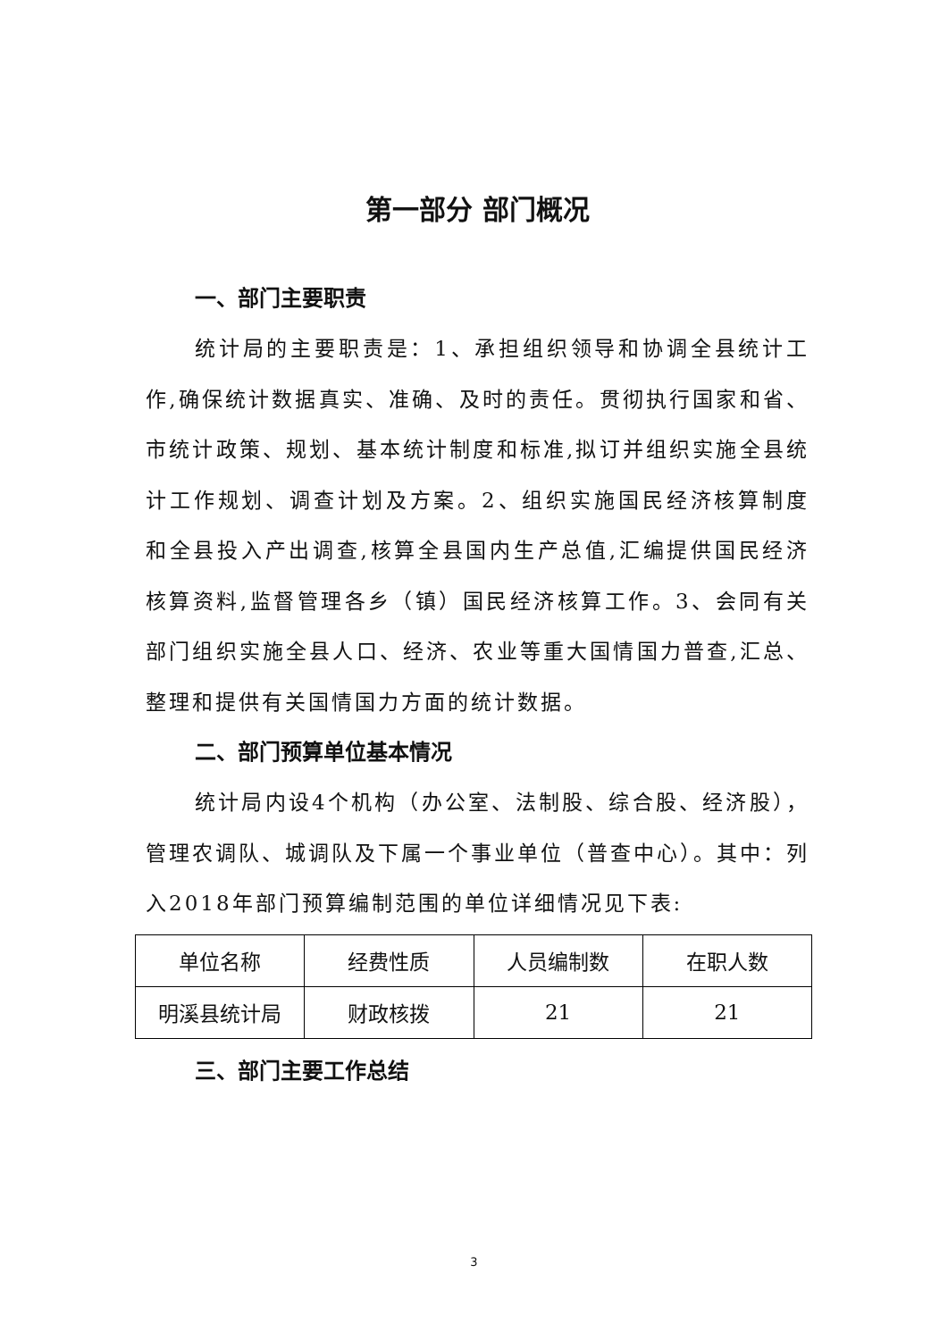第一部分 部门概况
一、部门主要职责
统计局的主要职责是：1、承担组织领导和协调全县统计工作,确保统计数据真实、准确、及时的责任。贯彻执行国家和省、市统计政策、规划、基本统计制度和标准,拟订并组织实施全县统计工作规划、调查计划及方案。2、组织实施国民经济核算制度和全县投入产出调查,核算全县国内生产总值,汇编提供国民经济核算资料,监督管理各乡（镇）国民经济核算工作。3、会同有关部门组织实施全县人口、经济、农业等重大国情国力普查,汇总、整理和提供有关国情国力方面的统计数据。
二、部门预算单位基本情况
统计局内设4个机构（办公室、法制股、综合股、经济股），管理农调队、城调队及下属一个事业单位（普查中心）。其中：列入2018年部门预算编制范围的单位详细情况见下表:
| 单位名称 | 经费性质 | 人员编制数 | 在职人数 |
| 明溪县统计局 | 财政核拨 | 21 | 21 |
三、部门主要工作总结
3